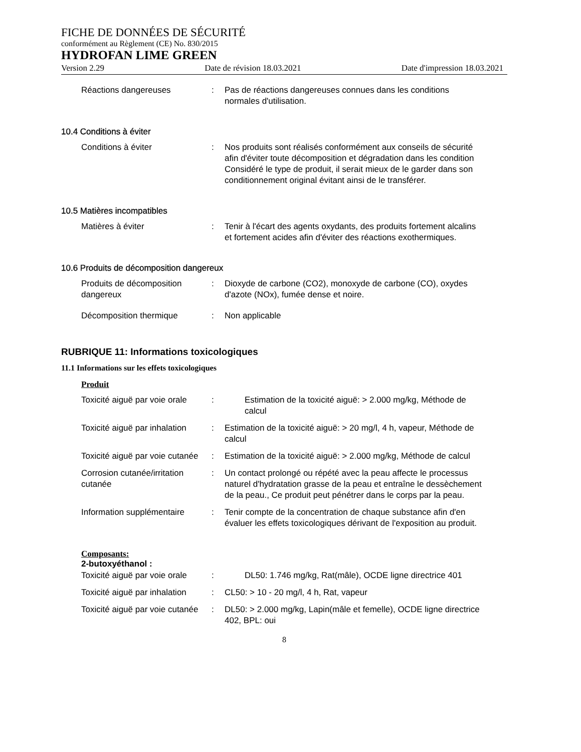FICHE DE DONNÉES DE SÉCURITÉ
conformément au Règlement (CE) No. 830/2015
HYDROFAN LIME GREEN
Version 2.29 Date de révision 18.03.2021 Date d'impression 18.03.2021
Réactions dangereuses : Pas de réactions dangereuses connues dans les conditions normales d'utilisation.
10.4 Conditions à éviter
Conditions à éviter : Nos produits sont réalisés conformément aux conseils de sécurité afin d'éviter toute décomposition et dégradation dans les condition
Considéré le type de produit, il serait mieux de le garder dans son conditionnement original évitant ainsi de le transférer.
10.5 Matières incompatibles
Matières à éviter : Tenir à l'écart des agents oxydants, des produits fortement alcalins et fortement acides afin d'éviter des réactions exothermiques.
10.6 Produits de décomposition dangereux
Produits de décomposition dangereux
: Dioxyde de carbone (CO2), monoxyde de carbone (CO), oxydes d'azote (NOx), fumée dense et noire.
Décomposition thermique : Non applicable
RUBRIQUE 11: Informations toxicologiques
11.1 Informations sur les effets toxicologiques
Produit
Toxicité aiguë par voie orale
: Estimation de la toxicité aiguë: > 2.000 mg/kg, Méthode de calcul
Toxicité aiguë par inhalation
: Estimation de la toxicité aiguë: > 20 mg/l, 4 h, vapeur, Méthode de calcul
Toxicité aiguë par voie cutanée
: Estimation de la toxicité aiguë: > 2.000 mg/kg, Méthode de calcul
Corrosion cutanée/irritation cutanée
: Un contact prolongé ou répété avec la peau affecte le processus naturel d'hydratation grasse de la peau et entraîne le dessèchement de la peau., Ce produit peut pénétrer dans le corps par la peau.
Information supplémentaire
: Tenir compte de la concentration de chaque substance afin d'en évaluer les effets toxicologiques dérivant de l'exposition au produit.
Composants:
2-butoxyéthanol :
Toxicité aiguë par voie orale
: DL50: 1.746 mg/kg, Rat(mâle), OCDE ligne directrice 401
Toxicité aiguë par inhalation
: CL50: > 10 - 20 mg/l, 4 h, Rat, vapeur
Toxicité aiguë par voie cutanée
: DL50: > 2.000 mg/kg, Lapin(mâle et femelle), OCDE ligne directrice 402, BPL: oui
8